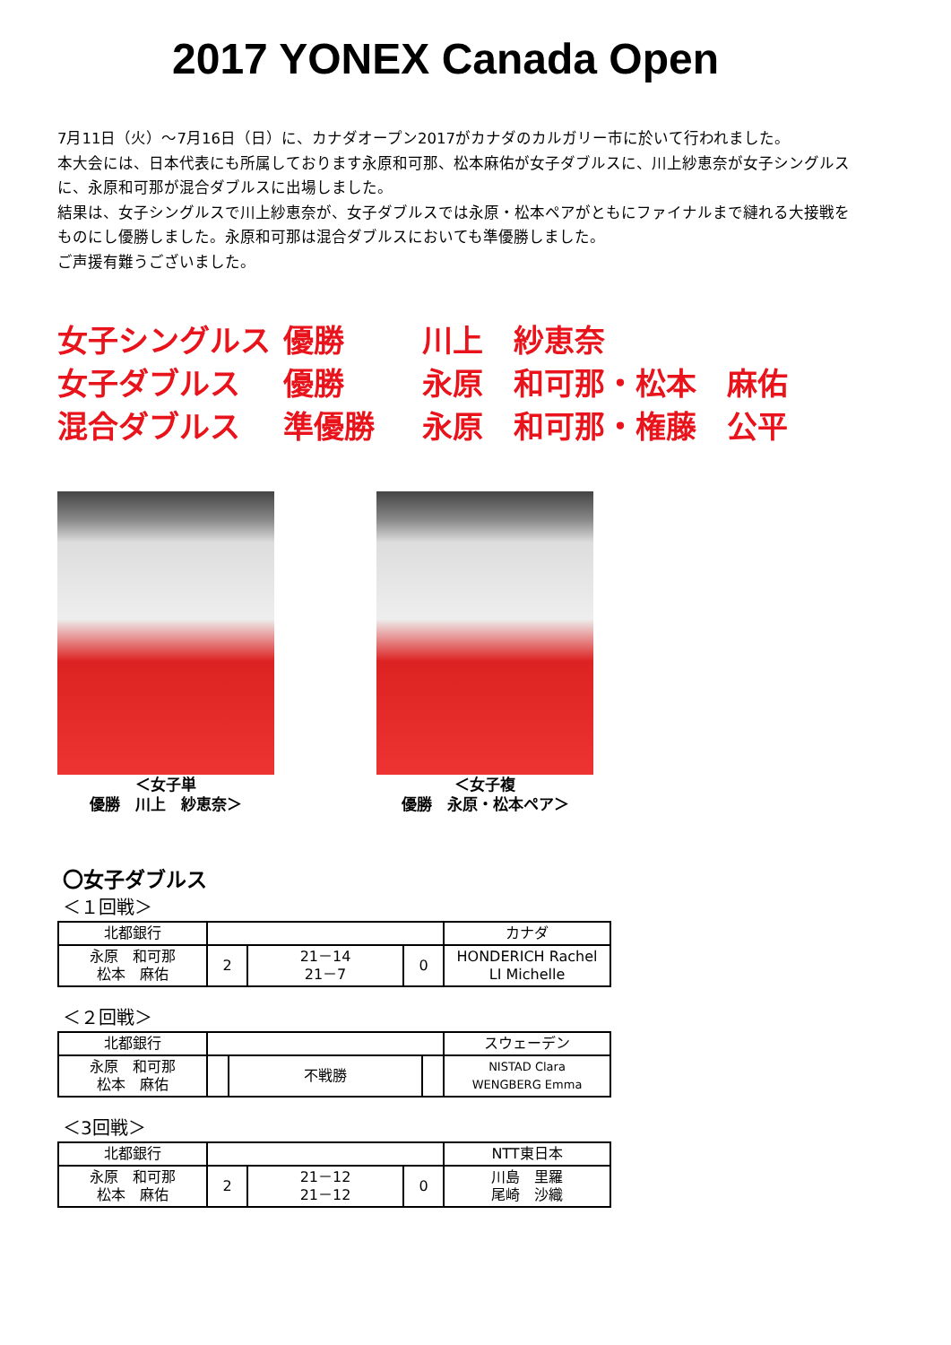2017 YONEX Canada Open
7月11日（火）～7月16日（日）に、カナダオープン2017がカナダのカルガリー市に於いて行われました。
本大会には、日本代表にも所属しております永原和可那、松本麻佑が女子ダブルスに、川上紗恵奈が女子シングルスに、永原和可那が混合ダブルスに出場しました。
結果は、女子シングルスで川上紗恵奈が、女子ダブルスでは永原・松本ペアがともにファイナルまで縺れる大接戦をものにし優勝しました。永原和可那は混合ダブルスにおいても準優勝しました。
ご声援有難うございました。
女子シングルス 優勝 川上　紗恵奈
女子ダブルス 優勝 永原　和可那・松本　麻佑
混合ダブルス 準優勝 永原　和可那・権藤　公平
＜女子単
優勝　川上　紗恵奈＞
＜女子複
優勝　永原・松本ペア＞
〇女子ダブルス
＜１回戦＞
| 北都銀行 | | | | カナダ |
| 永原 和可那 松本 麻佑 | 2 | 21－14 21－7 | 0 | HONDERICH Rachel LI Michelle |
＜２回戦＞
| 北都銀行 | | | | スウェーデン |
| 永原 和可那 松本 麻佑 | | 不戦勝 | | NISTAD Clara WENGBERG Emma |
＜3回戦＞
| 北都銀行 | | | | NTT東日本 |
| 永原 和可那 松本 麻佑 | 2 | 21－12 21－12 | 0 | 川島 里羅 尾崎 沙織 |